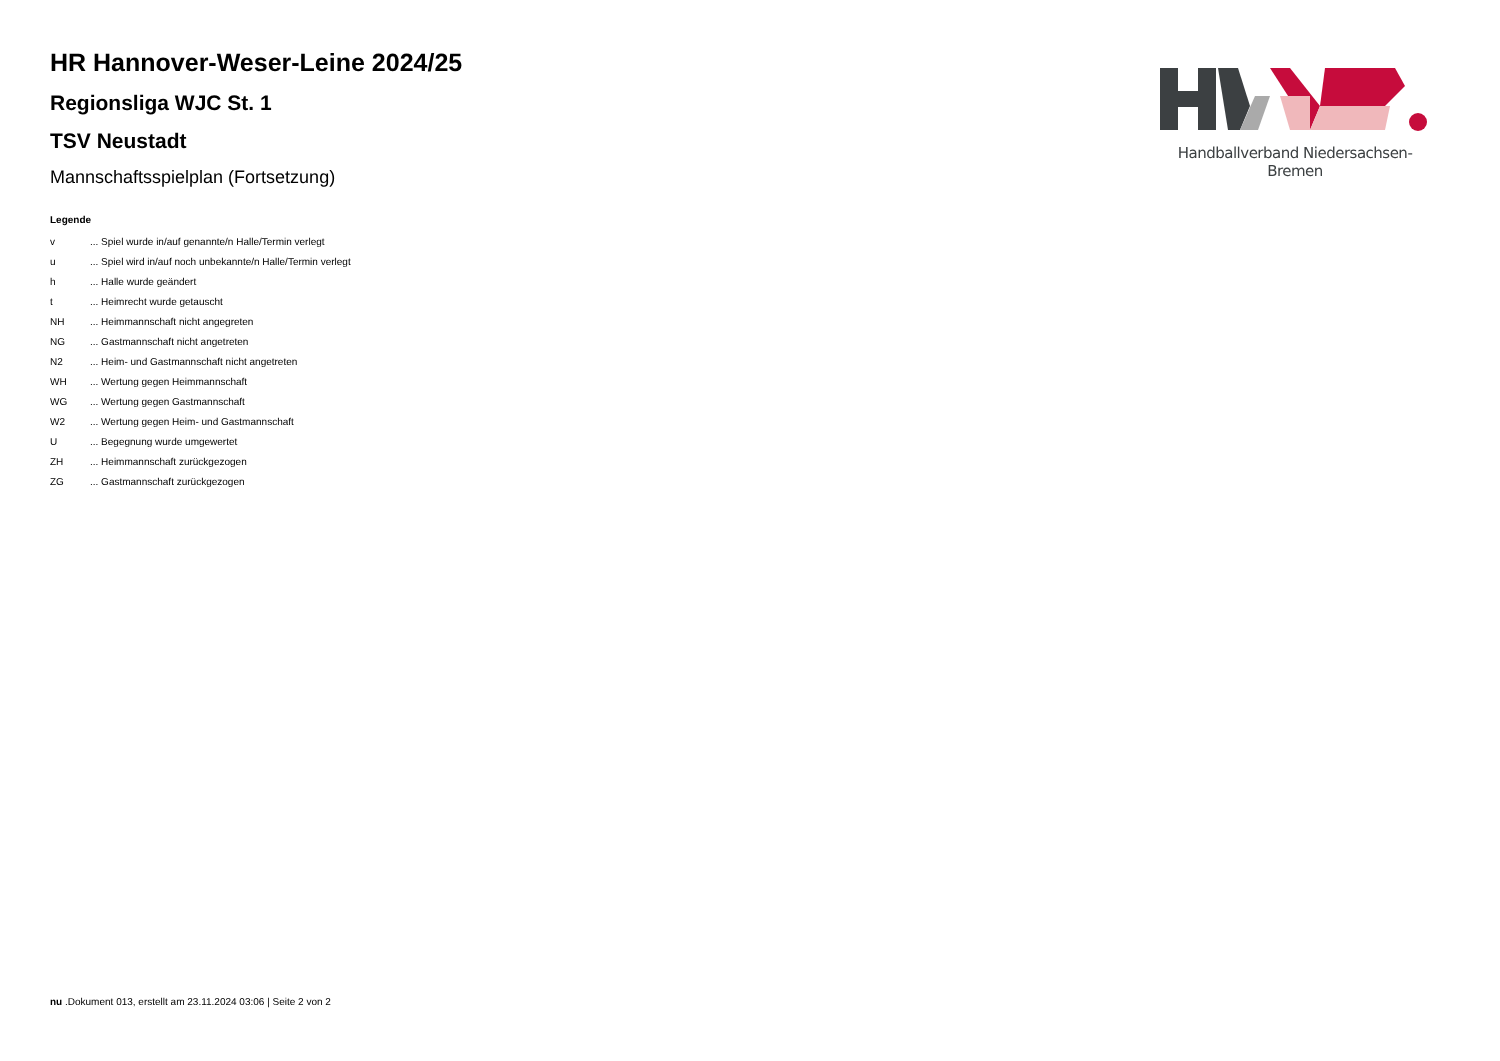HR Hannover-Weser-Leine 2024/25
Regionsliga WJC St. 1
TSV Neustadt
Mannschaftsspielplan (Fortsetzung)
Legende
| v | ... Spiel wurde in/auf genannte/n Halle/Termin verlegt |
| u | ... Spiel wird in/auf noch unbekannte/n Halle/Termin verlegt |
| h | ... Halle wurde geändert |
| t | ... Heimrecht wurde getauscht |
| NH | ... Heimmannschaft nicht angegreten |
| NG | ... Gastmannschaft nicht angetreten |
| N2 | ... Heim- und Gastmannschaft nicht angetreten |
| WH | ... Wertung gegen Heimmannschaft |
| WG | ... Wertung gegen Gastmannschaft |
| W2 | ... Wertung gegen Heim- und Gastmannschaft |
| U | ... Begegnung wurde umgewertet |
| ZH | ... Heimmannschaft zurückgezogen |
| ZG | ... Gastmannschaft zurückgezogen |
Handballverband Niedersachsen-Bremen
nu .Dokument 013, erstellt am 23.11.2024 03:06 | Seite 2 von 2